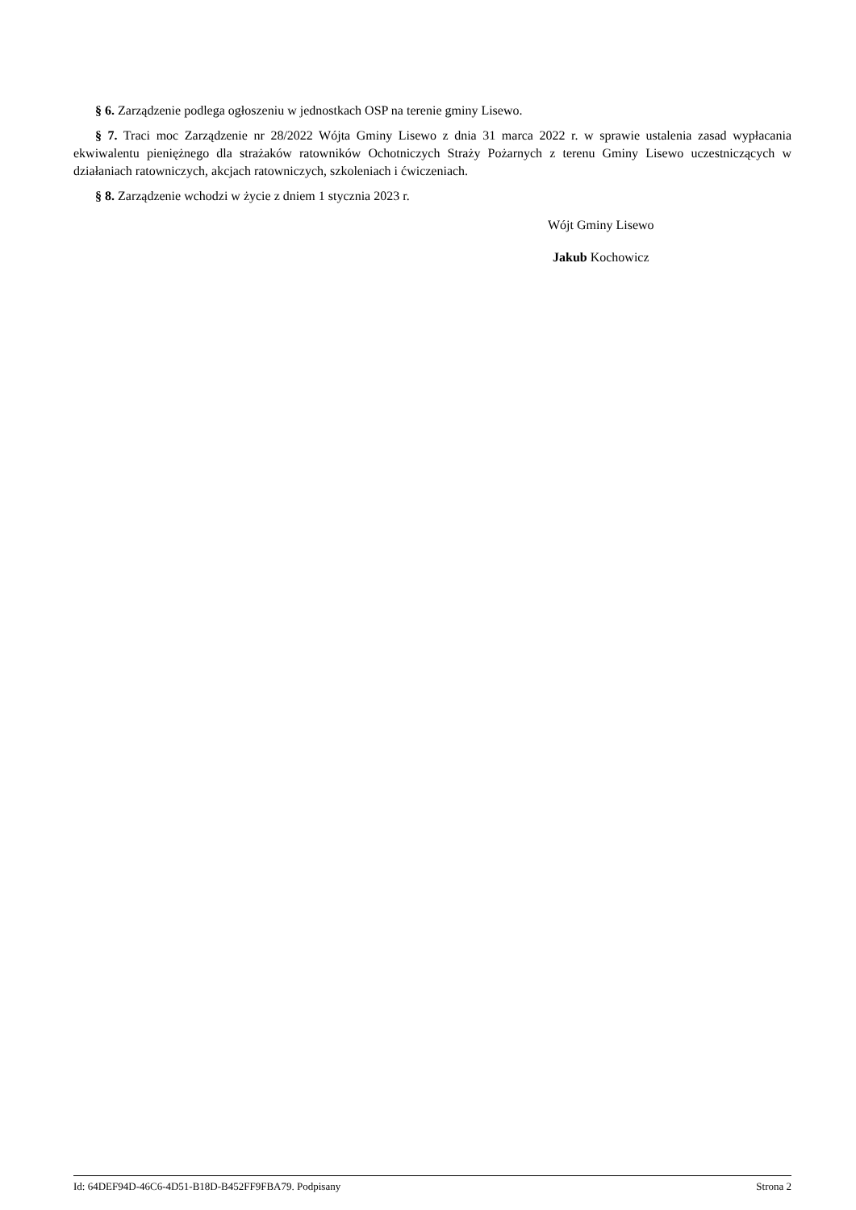§ 6. Zarządzenie podlega ogłoszeniu w jednostkach OSP na terenie gminy Lisewo.
§ 7. Traci moc Zarządzenie nr 28/2022 Wójta Gminy Lisewo z dnia 31 marca 2022 r. w sprawie ustalenia zasad wypłacania ekwiwalentu pieniężnego dla strażaków ratowników Ochotniczych Straży Pożarnych z terenu Gminy Lisewo uczestniczących w działaniach ratowniczych, akcjach ratowniczych, szkoleniach i ćwiczeniach.
§ 8. Zarządzenie wchodzi w życie z dniem 1 stycznia 2023 r.
Wójt Gminy Lisewo
Jakub Kochowicz
Id: 64DEF94D-46C6-4D51-B18D-B452FF9FBA79. Podpisany Strona 2